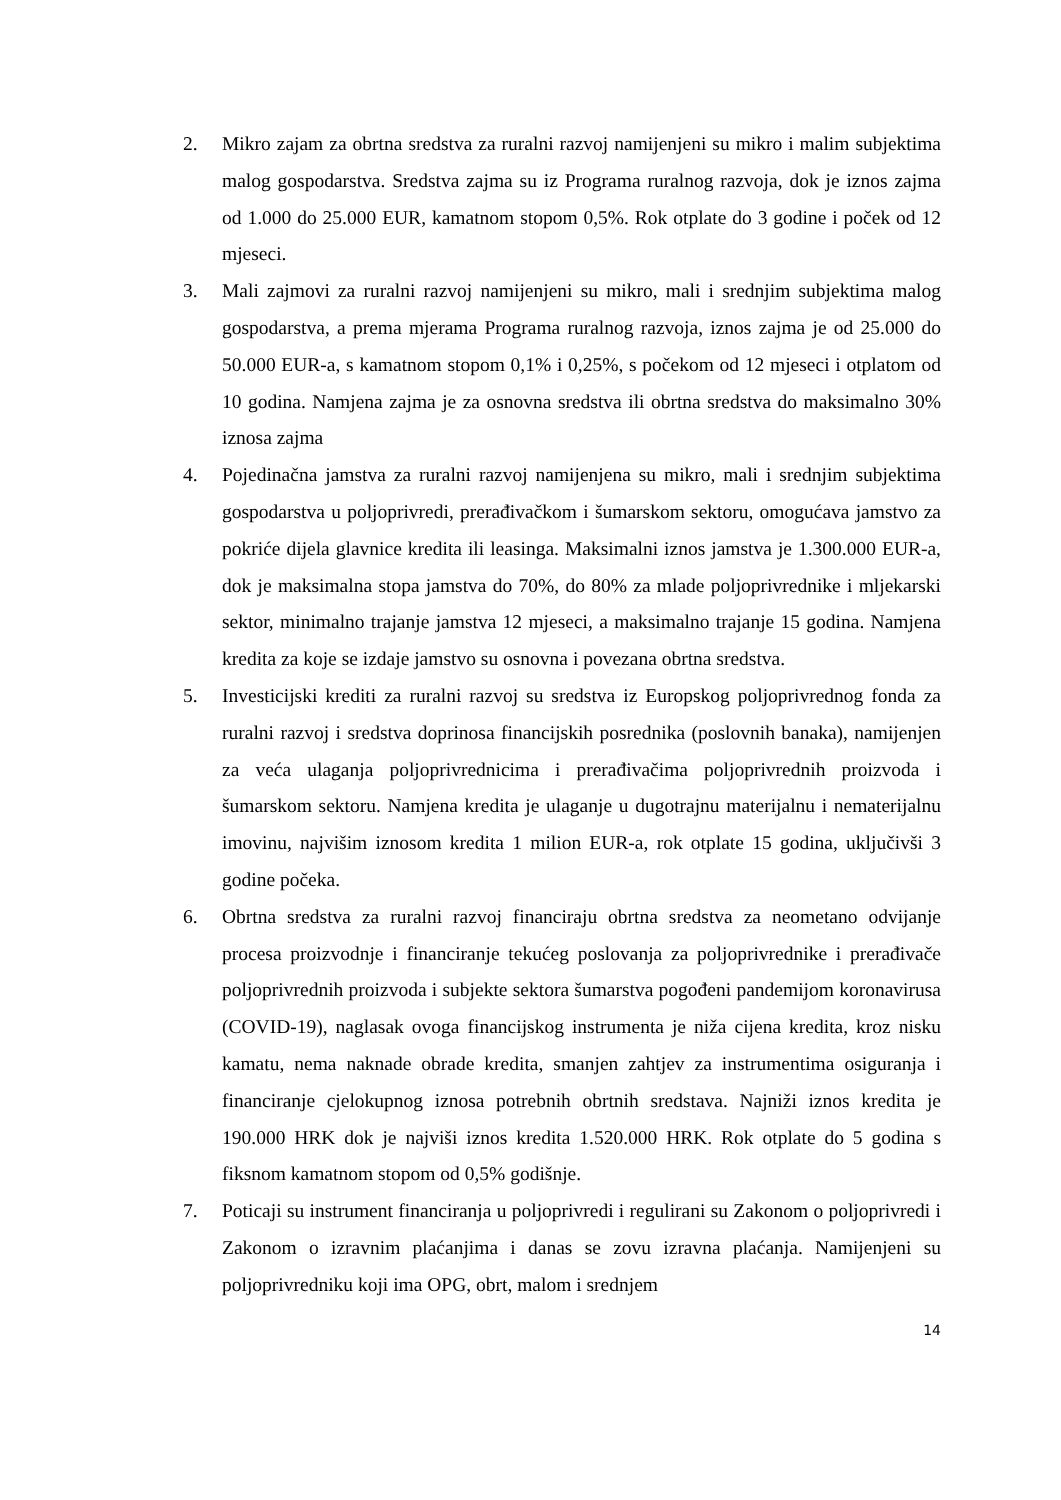2. Mikro zajam za obrtna sredstva za ruralni razvoj namijenjeni su mikro i malim subjektima malog gospodarstva. Sredstva zajma su iz Programa ruralnog razvoja, dok je iznos zajma od 1.000 do 25.000 EUR, kamatnom stopom 0,5%. Rok otplate do 3 godine i poček od 12 mjeseci.
3. Mali zajmovi za ruralni razvoj namijenjeni su mikro, mali i srednjim subjektima malog gospodarstva, a prema mjerama Programa ruralnog razvoja, iznos zajma je od 25.000 do 50.000 EUR-a, s kamatnom stopom 0,1% i 0,25%, s počekom od 12 mjeseci i otplatom od 10 godina. Namjena zajma je za osnovna sredstva ili obrtna sredstva do maksimalno 30% iznosa zajma
4. Pojedinačna jamstva za ruralni razvoj namijenjena su mikro, mali i srednjim subjektima gospodarstva u poljoprivredi, prerađivačkom i šumarskom sektoru, omogućava jamstvo za pokriće dijela glavnice kredita ili leasinga. Maksimalni iznos jamstva je 1.300.000 EUR-a, dok je maksimalna stopa jamstva do 70%, do 80% za mlade poljoprivrednike i mljekarski sektor, minimalno trajanje jamstva 12 mjeseci, a maksimalno trajanje 15 godina. Namjena kredita za koje se izdaje jamstvo su osnovna i povezana obrtna sredstva.
5. Investicijski krediti za ruralni razvoj su sredstva iz Europskog poljoprivrednog fonda za ruralni razvoj i sredstva doprinosa financijskih posrednika (poslovnih banaka), namijenjen za veća ulaganja poljoprivrednicima i prerađivačima poljoprivrednih proizvoda i šumarskom sektoru. Namjena kredita je ulaganje u dugotrajnu materijalnu i nematerijalnu imovinu, najvišim iznosom kredita 1 milion EUR-a, rok otplate 15 godina, uključivši 3 godine počeka.
6. Obrtna sredstva za ruralni razvoj financiraju obrtna sredstva za neometano odvijanje procesa proizvodnje i financiranje tekućeg poslovanja za poljoprivrednike i prerađivače poljoprivrednih proizvoda i subjekte sektora šumarstva pogođeni pandemijom koronavirusa (COVID-19), naglasak ovoga financijskog instrumenta je niža cijena kredita, kroz nisku kamatu, nema naknade obrade kredita, smanjen zahtjev za instrumentima osiguranja i financiranje cjelokupnog iznosa potrebnih obrtnih sredstava. Najniži iznos kredita je 190.000 HRK dok je najviši iznos kredita 1.520.000 HRK. Rok otplate do 5 godina s fiksnom kamatnom stopom od 0,5% godišnje.
7. Poticaji su instrument financiranja u poljoprivredi i regulirani su Zakonom o poljoprivredi i Zakonom o izravnim plaćanjima i danas se zovu izravna plaćanja. Namijenjeni su poljoprivredniku koji ima OPG, obrt, malom i srednjem
14